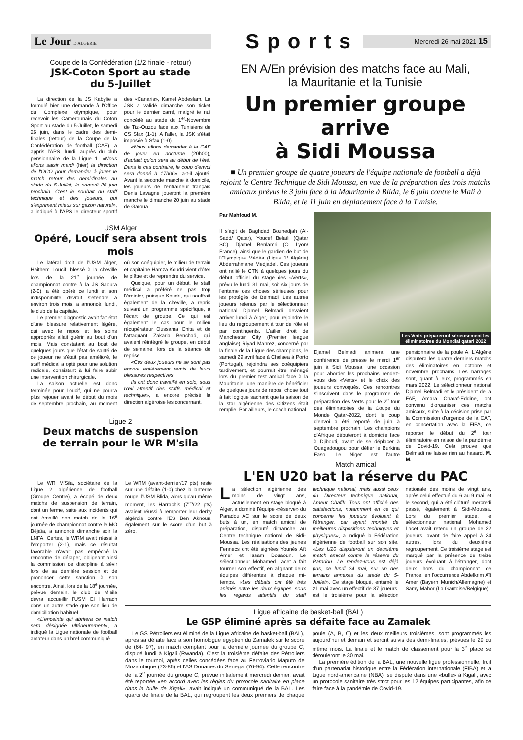Le Jour D'ALGERIE
Sports
Mercredi 26 mai 2021 15
Coupe de la Confédération (1/2 finale - retour)
JSK-Coton Sport au stade
du 5-Juillet
La direction de la JS Kabylie a formulé hier une demande à l'Office du Complexe olympique, pour recevoir les Camerounais du Coton Sport au stade du 5-Juillet, le samedi 26 juin, dans le cadre des demi-finales (retour) de la Coupe de la Confédération de football (CAF), a appris l'APS, lundi, auprès du club pensionnaire de la Ligue 1. «Nous allons saisir mardi (hier) la direction de l'OCO pour demander à jouer le match retour des demi-finales au stade du 5-Juillet, le samedi 26 juin prochain. C'est le souhait du staff technique et des joueurs, qui s'expriment mieux sur gazon naturel», a indiqué à l'APS le directeur sportif des «Canaris», Kamel Abdeslam. La JSK a validé dimanche son ticket pour le dernier carré, malgré le nul concédé au stade du 1<sup>er</sup>-Novembre de Tizi-Ouzou face aux Tunisiens du CS Sfax (1-1). A l'aller, la JSK s'était imposée à Sfax (1-0).
«Nous allons demander à la CAF de jouer en nocturne (20h00), d'autant qu'on sera au début de l'été. Dans le cas contraire, le coup d'envoi sera donné à 17h00», a-t-il ajouté. Avant la seconde manche à domicile, les joueurs de l'entraîneur français Denis Lavagne joueront la première manche le dimanche 20 juin au stade de Garoua.
USM Alger
Opéré, Loucif sera absent trois mois
Le latéral droit de l'USM Alger, Haithem Loucif, blessé à la cheville lors de la 21<sup>e</sup> journée de championnat contre à la JS Saoura (2-0), a été opéré ce lundi et son indisponibilité devrait s'étendre à environ trois mois, a annoncé, lundi, le club de la capitale.
Le premier diagnostic avait fait état d'une blessure relativement légère, qui avec le repos et les soins appropriés allait guérir au bout d'un mois. Mais constatant au bout de quelques jours que l'état de santé de ce joueur ne s'était pas amélioré, le staff médical a opté pour une solution radicale, consistant à lui faire subir une intervention chirurgicale.
La saison actuelle est donc terminée pour Loucif, qui ne pourra plus rejouer avant le début du mois de septembre prochain, au moment où son coéquipier, le milieu de terrain et capitaine Hamza Koudri vient d'ôter le plâtre et de reprendre du service.
Quoique, pour un début, le staff médical a préféré ne pas trop l'éreinter, puisque Koudri, qui souffrait également de la cheville, a repris suivant un programme spécifique, à l'écart de groupe. Ce qui est également le cas pour le milieu récupérateur Oussama Chita et de l'attaquant Zakaria Benchaâ, qui avaient réintégré le groupe, en début de semaine, lors de la séance de reprise.
«Ces deux joueurs ne se sont pas encore entièrement remis de leurs blessures respectives.
Ils ont donc travaillé en solo, sous l'œil attentif des staffs médical et technique», a encore précisé la direction algéroise les concernant.
Ligue 2
Deux matchs de suspension
de terrain pour le WR M'sila
EN A/En prévision des matchs face au Mali,
la Mauritanie et la Tunisie
Un premier groupe arrive
à Sidi Moussa
■ Un premier groupe de quatre joueurs de l'équipe nationale de football a déjà rejoint le Centre Technique de Sidi Moussa, en vue de la préparation des trois matchs amicaux prévus le 3 juin face à la Mauritanie à Blida, le 6 juin contre le Mali à Blida, et le 11 juin en déplacement face à la Tunisie.
Par Mahfoud M.
Il s'agit de Baghdad Bounedjah (Al-Sadd/ Qatar), Youcef Belaïli (Qatar SC), Djamel Benlamri (O. Lyon/ France), ainsi que le gardien de but de l'Olympique Médéa (Ligue 1/ Algérie) Abderrahmane Medjadel. Ces joueurs ont rallié le CTN à quelques jours du début officiel du stage des «Verts», prévu le lundi 31 mai, soit six jours de l'entame des choses sérieuses pour les protégés de Belmadi. Les autres joueurs retenus par le sélectionneur national Djamel Belmadi devaient arriver lundi à Alger, pour rejoindre le lieu du regroupement à tour de rôle et par contingents. L'ailier droit de Manchester City (Premier league anglaise) Riyad Mahrez, concerné par la finale de la Ligue des champions, le samedi 29 avril face à Chelsea à Porto (Portugal), rejoindra ses coéquipiers tardivement, et pourrait être ménagé lors du premier test amical face à la Mauritanie, une manière de bénéficier de quelques jours de repos, chose tout à fait logique sachant que la saison de la star algérienne des Citizens était remplie. Par ailleurs, le coach national
Les Verts prépareront sérieusement les
éliminatoires du Mondial qatari 2022
Djamel Belmadi animera une conférence de presse le mardi 1<sup>er</sup> juin à Sidi Moussa, une occasion pour aborder les prochains rendez-vous des «Verts» et le choix des joueurs convoqués. Ces rencontres s'inscrivent dans le programme de préparation des Verts pour le 2<sup>e</sup> tour des éliminatoires de la Coupe du Monde Qatar-2022, dont le coup d'envoi a été reporté de juin à septembre prochain. Les champions d'Afrique débuteront à domicile face à Djibouti, avant de se déplacer à Ouagadougou pour défier le Burkina Faso. Le Niger est l'autre pensionnaire de la poule A. L'Algérie disputera les quatre derniers matchs des éliminatoires en octobre et novembre prochains. Les barrages sont, quant à eux, programmés en mars 2022. Le sélectionneur national Djamel Belmadi et le président de la FAF, Amara Charaf-Eddine, ont convenu d'organiser ces matchs amicaux, suite à la décision prise par la Commission d'urgence de la CAF, en concertation avec la FIFA, de reporter le début du 2<sup>e</sup> tour éliminatoire en raison de la pandémie de Covid-19. Cela prouve que Belmadi ne laisse rien au hasard. M. M.
Le WR M'Sila, sociétaire de la Ligue 2 algérienne de football (Groupe Centre), a écopé de deux matchs de suspension de terrain, dont un ferme, suite aux incidents qui ont émaillé son match de la 16<sup>e</sup> journée de championnat contre le MO Béjaïa, a annoncé dimanche soir la LNFA. Certes, le WRM avait réussi à l'emporter (2-1), mais ce résultat favorable n'avait pas empêché la rencontre de déraper, obligeant ainsi la commission de discipline à sévir lors de sa dernière session et de prononcer cette sanction à son encontre. Ainsi, lors de la 18<sup>e</sup> journée, prévue demain, le club de M'sila devra accueillir l'USM El Harrach dans un autre stade que son lieu de domiciliation habituel.
«L'enceinte qui abritera ce match sera désignée ultérieurement», a indiqué la Ligue nationale de football amateur dans un bref communiqué.
Le WRM (avant-dernier/17 pts) reste sur une défaite (1-0) chez la lanterne rouge, l'USM Blida, alors qu'au même moment, les Harrachis (7<sup>es</sup>/22 pts) avaient réussi à remporter leur derby algérois contre l'ES Ben Aknoun, également sur le score d'un but à zéro.
Match amical
L'EN U20 bat la réserve du PAC
La sélection algérienne des moins de vingt ans, actuellement en stage bloqué à Alger, a dominé l'équipe «réserve» du Paradou AC sur le score de deux buts à un, en match amical de préparation, disputé dimanche au Centre technique national de Sidi-Moussa. Les réalisations des jeunes Fennecs ont été signées Younès Aït Amer et Issam Bouaoun. Le sélectionneur Mohamed Lacet a fait tourner son effectif, en alignant deux équipes différentes à chaque mi-temps. «Les débats ont été très animés entre les deux équipes, sous les regards attentifs du staff technique national, mais aussi ceux du Directeur technique national, Ameur Chafik. Tous ont affiché des satisfactions, notamment en ce qui concerne les joueurs évoluant à l'étranger, car ayant montré de meilleures dispositions techniques et physiques», a indiqué la Fédération algérienne de football sur son site. «Les U20 disputeront un deuxième match amical contre la réserve du Paradou. Le rendez-vous est déjà pris, ce lundi 24 mai, sur un des terrains annexes du stade du 5-Juillet». Ce stage bloqué, entamé le 21 mai avec un effectif de 37 joueurs, est le troisième pour la sélection nationale des moins de vingt ans, après celui effectué du 6 au 9 mai, et le second, qui a été clôturé mercredi passé, également à Sidi-Moussa. Lors du premier stage, le sélectionneur national Mohamed Lacet avait retenu un groupe de 32 joueurs, avant de faire appel à 34 autres, lors du deuxième regroupement. Ce troisième stage est marqué par la présence de treize joueurs évoluant à l'étranger, dont deux hors du championnat de France, en l'occurrence Abdelkrim Aït Amer (Bayern Munich/Allemagne) et Samy Mahor (La Gantoise/Belgique).
Ligue africaine de basket-ball (BAL)
Le GSP éliminé après sa défaite face au Zamalek
Le GS Pétroliers est éliminé de la Ligue africaine de basket-ball (BAL), après sa défaite face à son homologue égyptien du Zamalek sur le score de (64- 97), en match comptant pour la dernière journée du groupe C, disputé lundi à Kigali (Rwanda). C'est la troisième défaite des Pétroliers dans le tournoi, après celles concédées face au Ferroviario Maputo de Mozambique (73-86) et l'AS Douanes du Sénégal (76-94). Cette rencontre de la 2<sup>e</sup> journée du groupe C, prévue initialement mercredi dernier, avait été reportée «en accord avec les règles du protocole sanitaire en place dans la bulle de Kigali», avait indiqué un communiqué de la BAL. Les quarts de finale de la BAL, qui regroupent les deux premiers de chaque poule (A, B, C) et les deux meilleurs troisièmes, sont programmés les aujourd'hui et demain et seront suivis des demi-finales, prévues le 29 du même mois. La finale et le match de classement pour la 3<sup>e</sup> place se dérouleront le 30 mai.
La première édition de la BAL, une nouvelle ligue professionnelle, fruit d'un partenariat historique entre la Fédération internationale (FIBA) et la Ligue nord-américaine (NBA), se dispute dans une «bulle» à Kigali, avec un protocole sanitaire très strict pour les 12 équipes participantes, afin de faire face à la pandémie de Covid-19.